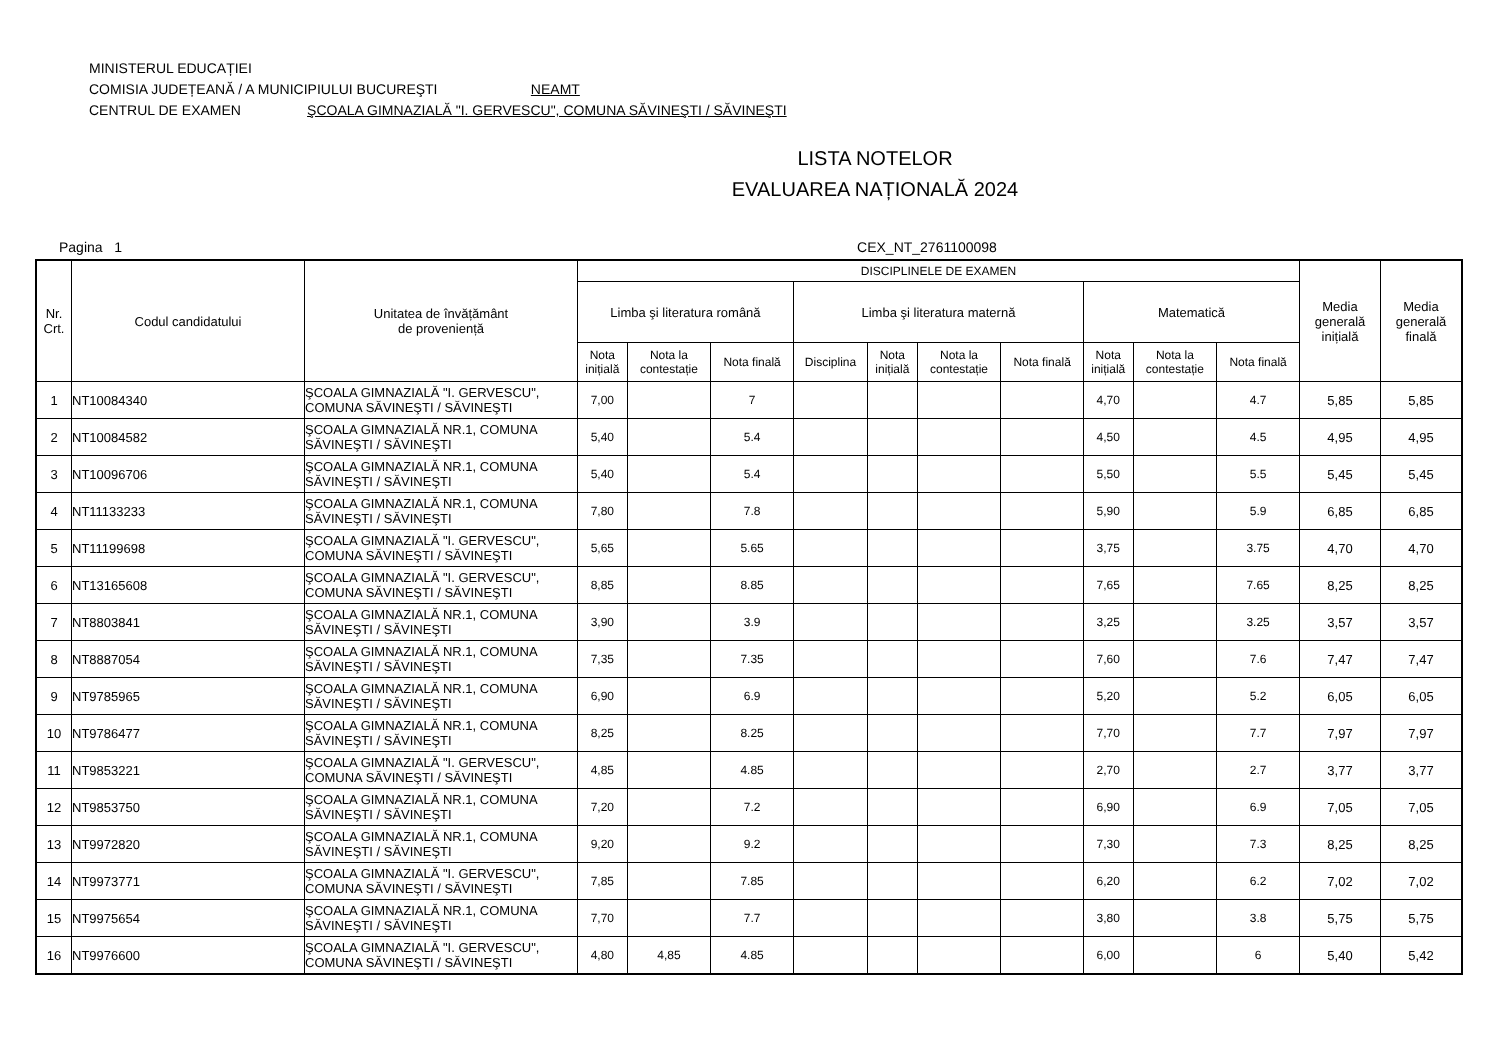MINISTERUL EDUCAȚIEI
COMISIA JUDEȚEANĂ / A MUNICIPIULUI BUCUREŞTI NEAMT
CENTRUL DE EXAMEN ŞCOALA GIMNAZIALĂ "I. GERVESCU", COMUNA SĂVINEŞTI / SĂVINEŞTI
LISTA NOTELOR
EVALUAREA NAȚIONALĂ 2024
Pagina 1 CEX_NT_2761100098
| Nr. Crt. | Codul candidatului | Unitatea de învățământ de proveniență | DISCIPLINELE DE EXAMEN | | | | | | | | | | Media generală inițială | Media generală finală |
| --- | --- | --- | --- | --- | --- | --- | --- | --- | --- | --- | --- | --- | --- | --- |
| | | | Limba şi literatura română | | | Limba şi literatura maternă | | | | Matematică | | | | |
| | | | Nota inițială | Nota la contestație | Nota finală | Disciplina | Nota inițială | Nota la contestație | Nota finală | Nota inițială | Nota la contestație | Nota finală | | |
| 1 | NT10084340 | ŞCOALA GIMNAZIALĂ "I. GERVESCU", COMUNA SĂVINEŞTI / SĂVINEŞTI | 7,00 | | 7 | | | | | 4,70 | | 4.7 | 5,85 | 5,85 |
| 2 | NT10084582 | ŞCOALA GIMNAZIALĂ NR.1, COMUNA SĂVINEŞTI / SĂVINEŞTI | 5,40 | | 5.4 | | | | | 4,50 | | 4.5 | 4,95 | 4,95 |
| 3 | NT10096706 | ŞCOALA GIMNAZIALĂ NR.1, COMUNA SĂVINEŞTI / SĂVINEŞTI | 5,40 | | 5.4 | | | | | 5,50 | | 5.5 | 5,45 | 5,45 |
| 4 | NT11133233 | ŞCOALA GIMNAZIALĂ NR.1, COMUNA SĂVINEŞTI / SĂVINEŞTI | 7,80 | | 7.8 | | | | | 5,90 | | 5.9 | 6,85 | 6,85 |
| 5 | NT11199698 | ŞCOALA GIMNAZIALĂ "I. GERVESCU", COMUNA SĂVINEŞTI / SĂVINEŞTI | 5,65 | | 5.65 | | | | | 3,75 | | 3.75 | 4,70 | 4,70 |
| 6 | NT13165608 | ŞCOALA GIMNAZIALĂ "I. GERVESCU", COMUNA SĂVINEŞTI / SĂVINEŞTI | 8,85 | | 8.85 | | | | | 7,65 | | 7.65 | 8,25 | 8,25 |
| 7 | NT8803841 | ŞCOALA GIMNAZIALĂ NR.1, COMUNA SĂVINEŞTI / SĂVINEŞTI | 3,90 | | 3.9 | | | | | 3,25 | | 3.25 | 3,57 | 3,57 |
| 8 | NT8887054 | ŞCOALA GIMNAZIALĂ NR.1, COMUNA SĂVINEŞTI / SĂVINEŞTI | 7,35 | | 7.35 | | | | | 7,60 | | 7.6 | 7,47 | 7,47 |
| 9 | NT9785965 | ŞCOALA GIMNAZIALĂ NR.1, COMUNA SĂVINEŞTI / SĂVINEŞTI | 6,90 | | 6.9 | | | | | 5,20 | | 5.2 | 6,05 | 6,05 |
| 10 | NT9786477 | ŞCOALA GIMNAZIALĂ NR.1, COMUNA SĂVINEŞTI / SĂVINEŞTI | 8,25 | | 8.25 | | | | | 7,70 | | 7.7 | 7,97 | 7,97 |
| 11 | NT9853221 | ŞCOALA GIMNAZIALĂ "I. GERVESCU", COMUNA SĂVINEŞTI / SĂVINEŞTI | 4,85 | | 4.85 | | | | | 2,70 | | 2.7 | 3,77 | 3,77 |
| 12 | NT9853750 | ŞCOALA GIMNAZIALĂ NR.1, COMUNA SĂVINEŞTI / SĂVINEŞTI | 7,20 | | 7.2 | | | | | 6,90 | | 6.9 | 7,05 | 7,05 |
| 13 | NT9972820 | ŞCOALA GIMNAZIALĂ NR.1, COMUNA SĂVINEŞTI / SĂVINEŞTI | 9,20 | | 9.2 | | | | | 7,30 | | 7.3 | 8,25 | 8,25 |
| 14 | NT9973771 | ŞCOALA GIMNAZIALĂ "I. GERVESCU", COMUNA SĂVINEŞTI / SĂVINEŞTI | 7,85 | | 7.85 | | | | | 6,20 | | 6.2 | 7,02 | 7,02 |
| 15 | NT9975654 | ŞCOALA GIMNAZIALĂ NR.1, COMUNA SĂVINEŞTI / SĂVINEŞTI | 7,70 | | 7.7 | | | | | 3,80 | | 3.8 | 5,75 | 5,75 |
| 16 | NT9976600 | ŞCOALA GIMNAZIALĂ "I. GERVESCU", COMUNA SĂVINEŞTI / SĂVINEŞTI | 4,80 | 4,85 | 4.85 | | | | | 6,00 | | 6 | 5,40 | 5,42 |